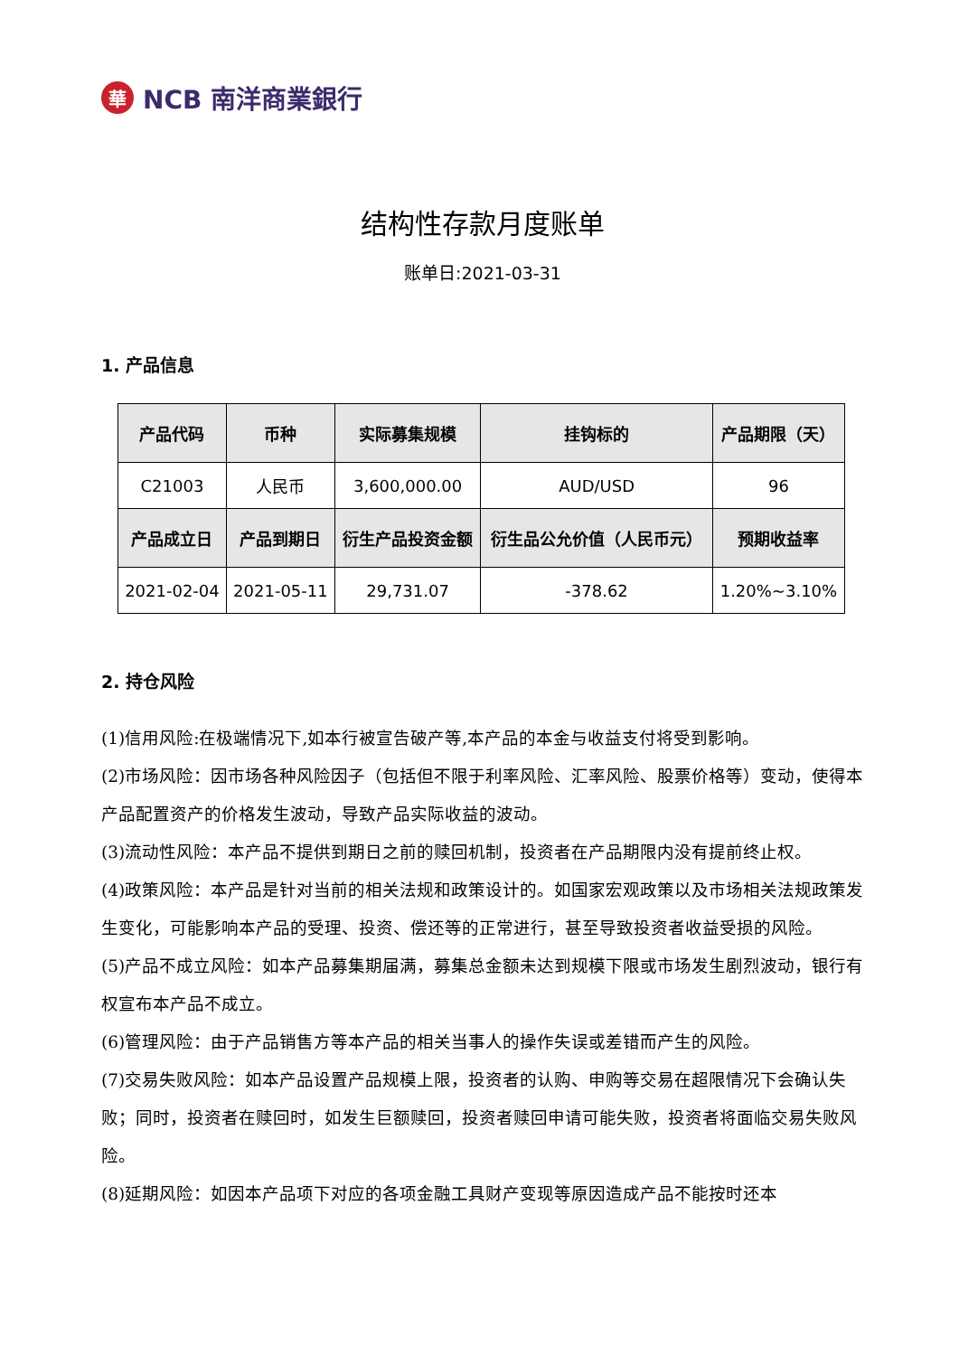華 NCB 南洋商業銀行
结构性存款月度账单
账单日:2021-03-31
1. 产品信息
| 产品代码 | 币种 | 实际募集规模 | 挂钩标的 | 产品期限（天） |
| --- | --- | --- | --- | --- |
| C21003 | 人民币 | 3,600,000.00 | AUD/USD | 96 |
| 产品成立日 | 产品到期日 | 衍生产品投资金额 | 衍生品公允价值（人民币元） | 预期收益率 |
| 2021-02-04 | 2021-05-11 | 29,731.07 | -378.62 | 1.20%~3.10% |
2. 持仓风险
(1)信用风险:在极端情况下,如本行被宣告破产等,本产品的本金与收益支付将受到影响。
(2)市场风险：因市场各种风险因子（包括但不限于利率风险、汇率风险、股票价格等）变动，使得本产品配置资产的价格发生波动，导致产品实际收益的波动。
(3)流动性风险：本产品不提供到期日之前的赎回机制，投资者在产品期限内没有提前终止权。
(4)政策风险：本产品是针对当前的相关法规和政策设计的。如国家宏观政策以及市场相关法规政策发生变化，可能影响本产品的受理、投资、偿还等的正常进行，甚至导致投资者收益受损的风险。
(5)产品不成立风险：如本产品募集期届满，募集总金额未达到规模下限或市场发生剧烈波动，银行有权宣布本产品不成立。
(6)管理风险：由于产品销售方等本产品的相关当事人的操作失误或差错而产生的风险。
(7)交易失败风险：如本产品设置产品规模上限，投资者的认购、申购等交易在超限情况下会确认失败；同时，投资者在赎回时，如发生巨额赎回，投资者赎回申请可能失败，投资者将面临交易失败风险。
(8)延期风险：如因本产品项下对应的各项金融工具财产变现等原因造成产品不能按时还本